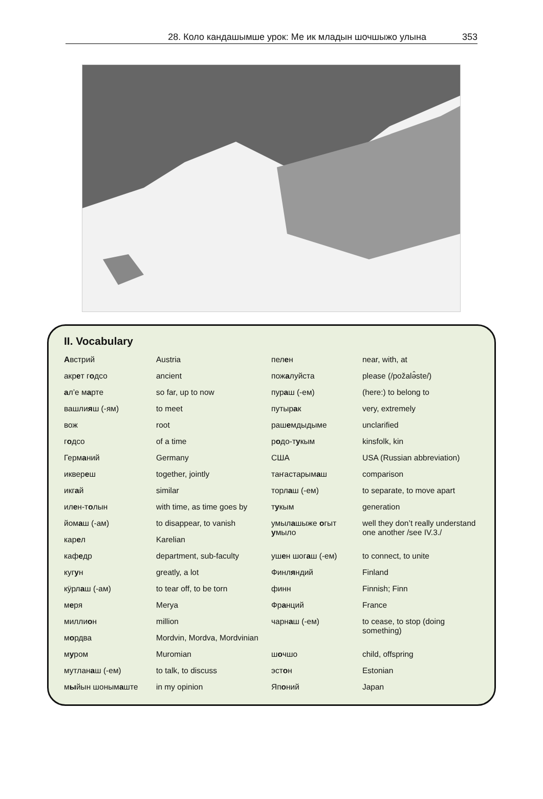28. Коло кандашымше урок: Ме ик младын шочшыжо улына 353
II. Vocabulary
| А встрий | Austria | пел е н | near, with, at |
| акр е т г о дсо | ancient | пож а луйста | please (/požalə̂ste/) |
| а л’е м а рте | so far, up to now | пур а ш (-ем) | (here:) to belong to |
| вашли я ш (-ям) | to meet | путыр а к | very, extremely |
| вож | root | раш е мдыдыме | unclarified |
| г о дсо | of a time | р о до-т у кым | kinsfolk, kin |
| Герм а ний | Germany | США | USA (Russian abbreviation) |
| иквер е ш | together, jointly | таҥастарым а ш | comparison |
| икг а й | similar | торл а ш (-ем) | to separate, to move apart |
| ил е н-т о лын | with time, as time goes by | т у кым | generation |
| йом а ш (-ам) | to disappear, to vanish | умыл а шыже о гыт у мыло | well they don’t really understand one another /see IV.3./ |
| кар е л | Karelian | | |
| каф е др | department, sub-faculty | уш е н шог а ш (-ем) | to connect, to unite |
| куг у н | greatly, a lot | Финл я ндий | Finland |
| кӱрл а ш (-ам) | to tear off, to be torn | финн | Finnish; Finn |
| м е ря | Merya | Фр а нций | France |
| милли о н | million | чарн а ш (-ем) | to cease, to stop (doing something) |
| м о рдва | Mordvin, Mordva, Mordvinian | | |
| м у ром | Muromian | ш о чшо | child, offspring |
| мутлан а ш (-ем) | to talk, to discuss | эст о н | Estonian |
| м ы йын шоным а ште | in my opinion | Яп о ний | Japan |